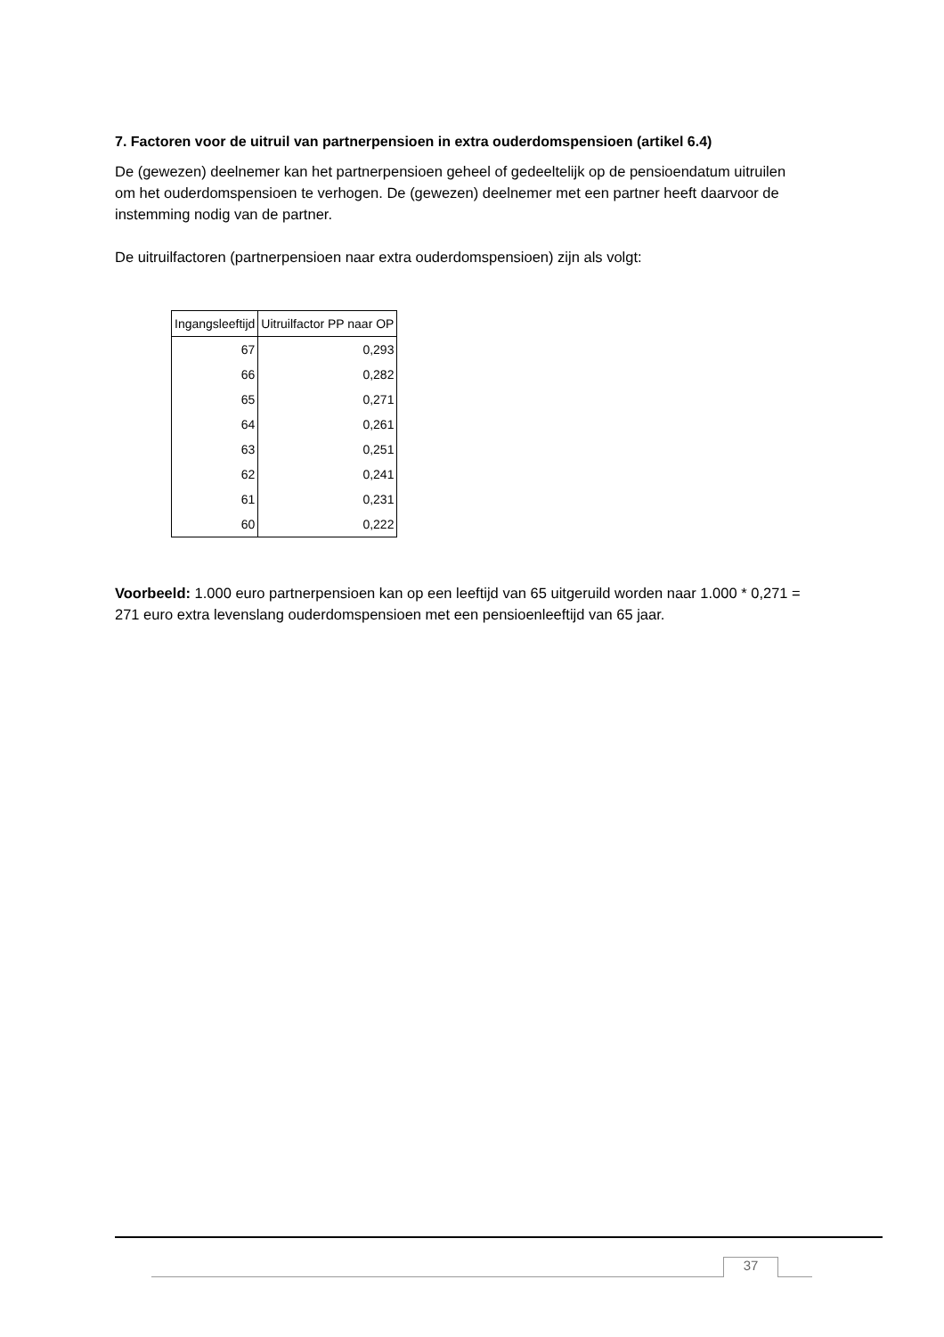7. Factoren voor de uitruil van partnerpensioen in extra ouderdomspensioen (artikel 6.4)
De (gewezen) deelnemer kan het partnerpensioen geheel of gedeeltelijk op de pensioendatum uitruilen om het ouderdomspensioen te verhogen. De (gewezen) deelnemer met een partner heeft daarvoor de instemming nodig van de partner.
De uitruilfactoren (partnerpensioen naar extra ouderdomspensioen) zijn als volgt:
| Ingangsleeftijd | Uitruilfactor PP naar OP |
| --- | --- |
| 67 | 0,293 |
| 66 | 0,282 |
| 65 | 0,271 |
| 64 | 0,261 |
| 63 | 0,251 |
| 62 | 0,241 |
| 61 | 0,231 |
| 60 | 0,222 |
Voorbeeld: 1.000 euro partnerpensioen kan op een leeftijd van 65 uitgeruild worden naar 1.000 * 0,271 = 271 euro extra levenslang ouderdomspensioen met een pensioenleeftijd van 65 jaar.
37